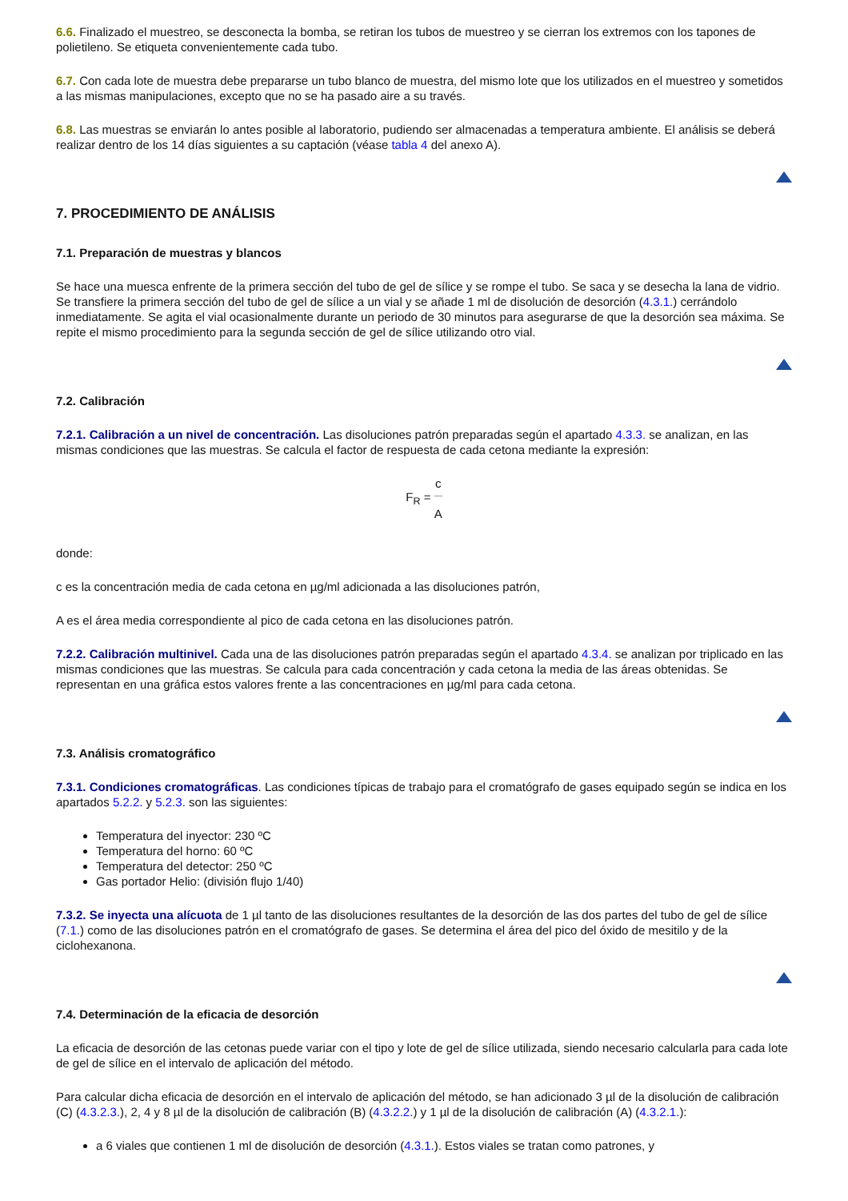6.6. Finalizado el muestreo, se desconecta la bomba, se retiran los tubos de muestreo y se cierran los extremos con los tapones de polietileno. Se etiqueta convenientemente cada tubo.
6.7. Con cada lote de muestra debe prepararse un tubo blanco de muestra, del mismo lote que los utilizados en el muestreo y sometidos a las mismas manipulaciones, excepto que no se ha pasado aire a su través.
6.8. Las muestras se enviarán lo antes posible al laboratorio, pudiendo ser almacenadas a temperatura ambiente. El análisis se deberá realizar dentro de los 14 días siguientes a su captación (véase tabla 4 del anexo A).
7. PROCEDIMIENTO DE ANÁLISIS
7.1. Preparación de muestras y blancos
Se hace una muesca enfrente de la primera sección del tubo de gel de sílice y se rompe el tubo. Se saca y se desecha la lana de vidrio. Se transfiere la primera sección del tubo de gel de sílice a un vial y se añade 1 ml de disolución de desorción (4.3.1.) cerrándolo inmediatamente. Se agita el vial ocasionalmente durante un periodo de 30 minutos para asegurarse de que la desorción sea máxima. Se repite el mismo procedimiento para la segunda sección de gel de sílice utilizando otro vial.
7.2. Calibración
7.2.1. Calibración a un nivel de concentración. Las disoluciones patrón preparadas según el apartado 4.3.3. se analizan, en las mismas condiciones que las muestras. Se calcula el factor de respuesta de cada cetona mediante la expresión:
F<sub>R</sub> = c A
donde:
c es la concentración media de cada cetona en µg/ml adicionada a las disoluciones patrón,
A es el área media correspondiente al pico de cada cetona en las disoluciones patrón.
7.2.2. Calibración multinivel. Cada una de las disoluciones patrón preparadas según el apartado 4.3.4. se analizan por triplicado en las mismas condiciones que las muestras. Se calcula para cada concentración y cada cetona la media de las áreas obtenidas. Se representan en una gráfica estos valores frente a las concentraciones en µg/ml para cada cetona.
7.3. Análisis cromatográfico
7.3.1. Condiciones cromatográficas. Las condiciones típicas de trabajo para el cromatógrafo de gases equipado según se indica en los apartados 5.2.2. y 5.2.3. son las siguientes:
Temperatura del inyector: 230 ºC
Temperatura del horno: 60 ºC
Temperatura del detector: 250 ºC
Gas portador Helio: (división flujo 1/40)
7.3.2. Se inyecta una alícuota de 1 µl tanto de las disoluciones resultantes de la desorción de las dos partes del tubo de gel de sílice (7.1.) como de las disoluciones patrón en el cromatógrafo de gases. Se determina el área del pico del óxido de mesitilo y de la ciclohexanona.
7.4. Determinación de la eficacia de desorción
La eficacia de desorción de las cetonas puede variar con el tipo y lote de gel de sílice utilizada, siendo necesario calcularla para cada lote de gel de sílice en el intervalo de aplicación del método.
Para calcular dicha eficacia de desorción en el intervalo de aplicación del método, se han adicionado 3 µl de la disolución de calibración (C) (4.3.2.3.), 2, 4 y 8 µl de la disolución de calibración (B) (4.3.2.2.) y 1 µl de la disolución de calibración (A) (4.3.2.1.):
a 6 viales que contienen 1 ml de disolución de desorción (4.3.1.). Estos viales se tratan como patrones, y